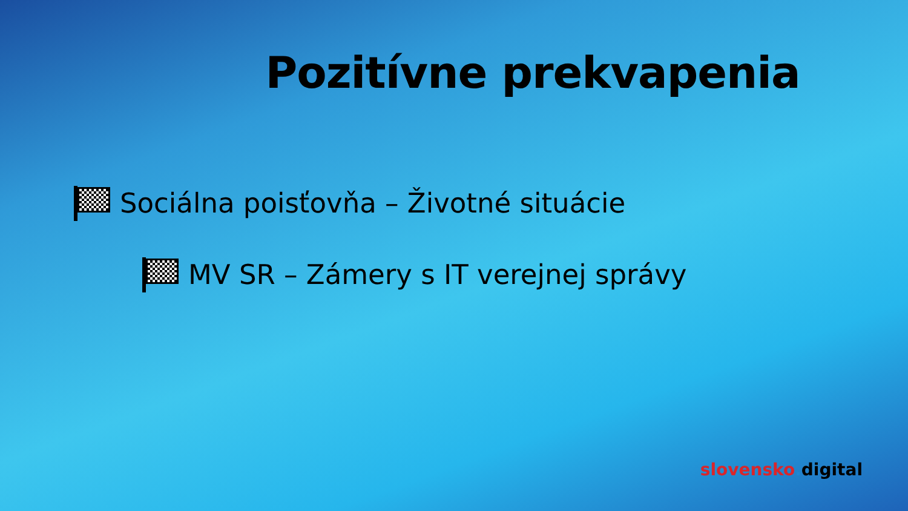Pozitívne prekvapenia
Sociálna poisťovňa – Životné situácie
MV SR – Zámery s IT verejnej správy
slovensko. digital